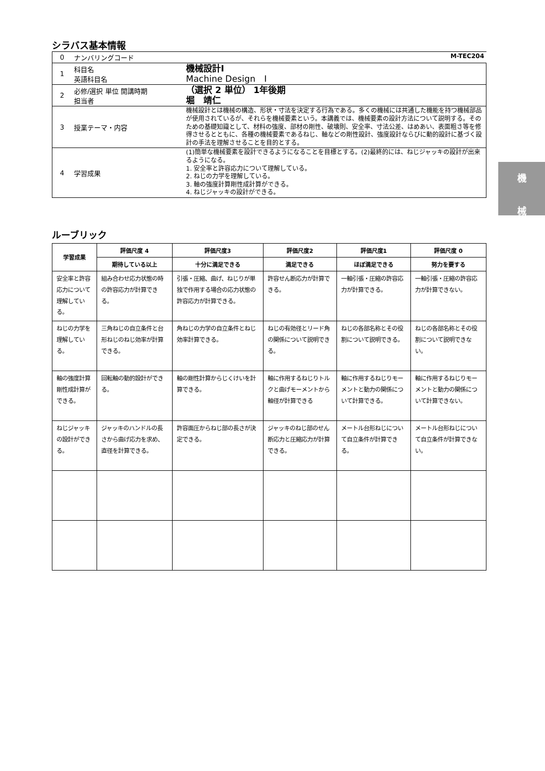シラバス基本情報
| 0 | ナンバリングコード M-TEC204 | |
| 1 | 科目名 英語科目名 | 機械設計Ⅰ Machine Design Ⅰ |
| 2 | 必修/選択 単位 開講時期 担当者 | （選択 2 単位） 1年後期 堀 靖仁 |
| 3 | 授業テーマ・内容 | 機械設計とは機械の構造、形状・寸法を決定する行為である。多くの機械には共通した機能を持つ機械部品が使用されているが、それらを機械要素という。本講義では、機械要素の設計方法について説明する。そのための基礎知識として、材料の強度、部材の剛性、破壊則、安全率、寸法公差、はめあい、表面粗さ等を修得させるとともに、各種の機械要素であるねじ、軸などの剛性設計、強度設計ならびに動的設計に基づく設計の手法を理解させることを目的とする。 |
| 4 | 学習成果 | (1)簡単な機械要素を設計できるようになることを目標とする。(2)最終的には、ねじジャッキの設計が出来るようになる。 1. 安全率と許容応力について理解している。 2. ねじの力学を理解している。 3. 軸の強度計算剛性成計算ができる。 4. ねじジャッキの設計ができる。 |
ルーブリック
| 学習成果 | 評価尺度 4 | 評価尺度3 | 評価尺度2 | 評価尺度1 | 評価尺度 0 |
| --- | --- | --- | --- | --- | --- |
| | 期待している以上 | 十分に満足できる | 満足できる | ほぼ満足できる | 努力を要する |
| 安全率と許容応力について理解している。 | 組み合わせ応力状態の時の許容応力が計算できる。 | 引張・圧縮、曲げ、ねじりが単独で作用する場合の応力状態の許容応力が計算できる。 | 許容せん断応力が計算できる。 | 一軸引張・圧縮の許容応力が計算できる。 | 一軸引張・圧縮の許容応力が計算できない。 |
| ねじの力学を理解している。 | 三角ねじの自立条件と台形ねじのねじ効率が計算できる。 | 角ねじの力学の自立条件とねじ効率計算できる。 | ねじの有効径とリード角の関係について説明できる。 | ねじの各部名称とその役割について説明できる。 | ねじの各部名称とその役割について説明できない。 |
| 軸の強度計算剛性成計算ができる。 | 回転軸の動的設計ができる。 | 軸の剛性計算からじくけいを計算できる。 | 軸に作用するねじりトルクと曲げモーメントから軸径が計算できる | 軸に作用するねじりモーメントと動力の関係について計算できる。 | 軸に作用するねじりモーメントと動力の関係について計算できない。 |
| ねじジャッキの設計ができる。 | ジャッキのハンドルの長さから曲げ応力を求め、直径を計算できる。 | 許容面圧からねじ部の長さが決定できる。 | ジャッキのねじ部のせん断応力と圧縮応力が計算できる。 | メートル台形ねじについて自立条件が計算できる。 | メートル台形ねじについて自立条件が計算できない。 |
機
械